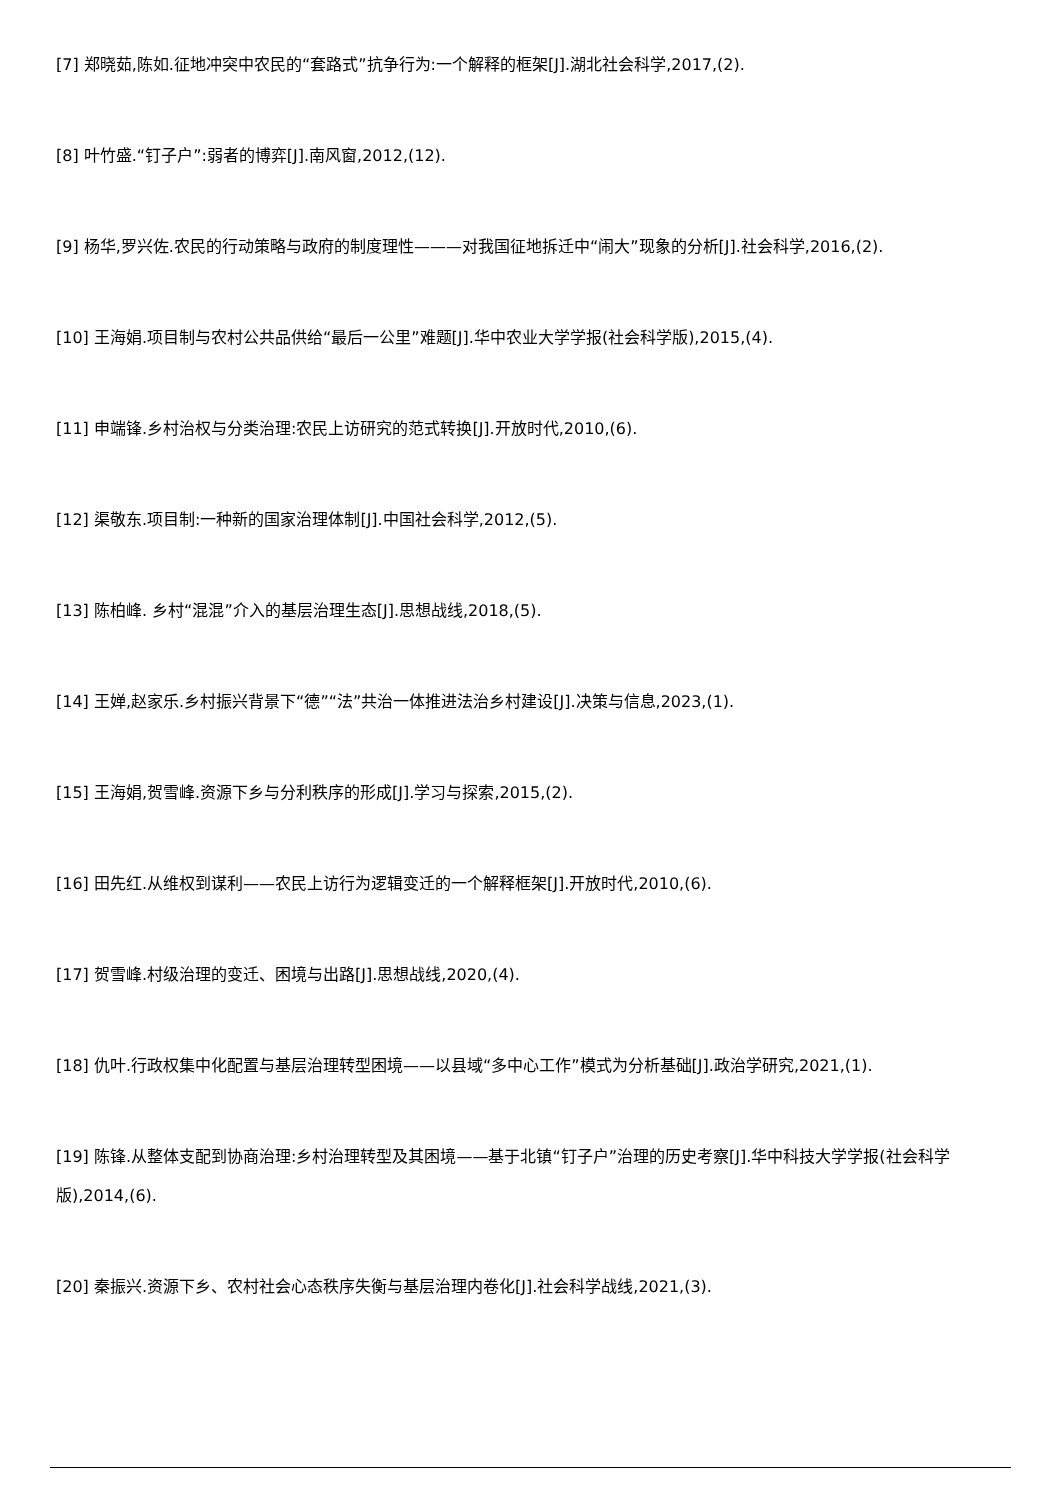[7] 郑晓茹,陈如.征地冲突中农民的“套路式”抗争行为:一个解释的框架[J].湖北社会科学,2017,(2).
[8] 叶竹盛.“钉子户”:弱者的博弈[J].南风窗,2012,(12).
[9] 杨华,罗兴佐.农民的行动策略与政府的制度理性———对我国征地拆迁中“闹大”现象的分析[J].社会科学,2016,(2).
[10] 王海娟.项目制与农村公共品供给“最后一公里”难题[J].华中农业大学学报(社会科学版),2015,(4).
[11] 申端锋.乡村治权与分类治理:农民上访研究的范式转换[J].开放时代,2010,(6).
[12] 渠敬东.项目制:一种新的国家治理体制[J].中国社会科学,2012,(5).
[13] 陈柏峰. 乡村“混混”介入的基层治理生态[J].思想战线,2018,(5).
[14] 王婵,赵家乐.乡村振兴背景下“德”“法”共治一体推进法治乡村建设[J].决策与信息,2023,(1).
[15] 王海娟,贺雪峰.资源下乡与分利秩序的形成[J].学习与探索,2015,(2).
[16] 田先红.从维权到谋利——农民上访行为逻辑变迁的一个解释框架[J].开放时代,2010,(6).
[17] 贺雪峰.村级治理的变迁、困境与出路[J].思想战线,2020,(4).
[18] 仇叶.行政权集中化配置与基层治理转型困境——以县域“多中心工作”模式为分析基础[J].政治学研究,2021,(1).
[19] 陈锋.从整体支配到协商治理:乡村治理转型及其困境——基于北镇“钉子户”治理的历史考察[J].华中科技大学学报(社会科学版),2014,(6).
[20] 秦振兴.资源下乡、农村社会心态秩序失衡与基层治理内卷化[J].社会科学战线,2021,(3).